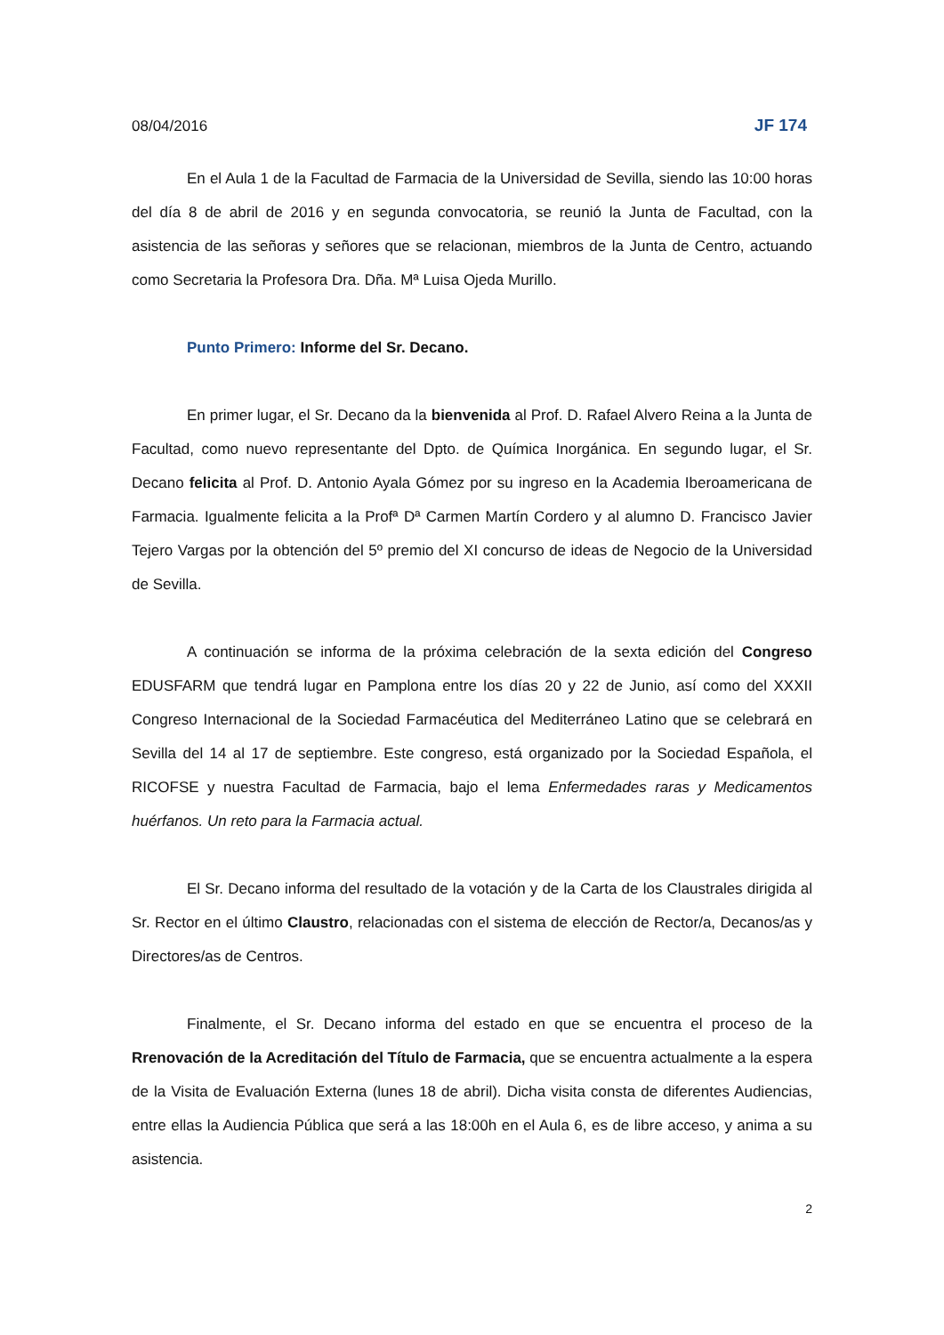08/04/2016 JF 174
En el Aula 1 de la Facultad de Farmacia de la Universidad de Sevilla, siendo las 10:00 horas del día 8 de abril de 2016 y en segunda convocatoria, se reunió la Junta de Facultad, con la asistencia de las señoras y señores que se relacionan, miembros de la Junta de Centro, actuando como Secretaria la Profesora Dra. Dña. Mª Luisa Ojeda Murillo.
Punto Primero: Informe del Sr. Decano.
En primer lugar, el Sr. Decano da la bienvenida al Prof. D. Rafael Alvero Reina a la Junta de Facultad, como nuevo representante del Dpto. de Química Inorgánica. En segundo lugar, el Sr. Decano felicita al Prof. D. Antonio Ayala Gómez por su ingreso en la Academia Iberoamericana de Farmacia. Igualmente felicita a la Profª Dª Carmen Martín Cordero y al alumno D. Francisco Javier Tejero Vargas por la obtención del 5º premio del XI concurso de ideas de Negocio de la Universidad de Sevilla.
A continuación se informa de la próxima celebración de la sexta edición del Congreso EDUSFARM que tendrá lugar en Pamplona entre los días 20 y 22 de Junio, así como del XXXII Congreso Internacional de la Sociedad Farmacéutica del Mediterráneo Latino que se celebrará en Sevilla del 14 al 17 de septiembre. Este congreso, está organizado por la Sociedad Española, el RICOFSE y nuestra Facultad de Farmacia, bajo el lema Enfermedades raras y Medicamentos huérfanos. Un reto para la Farmacia actual.
El Sr. Decano informa del resultado de la votación y de la Carta de los Claustrales dirigida al Sr. Rector en el último Claustro, relacionadas con el sistema de elección de Rector/a, Decanos/as y Directores/as de Centros.
Finalmente, el Sr. Decano informa del estado en que se encuentra el proceso de la Rrenovación de la Acreditación del Título de Farmacia, que se encuentra actualmente a la espera de la Visita de Evaluación Externa (lunes 18 de abril). Dicha visita consta de diferentes Audiencias, entre ellas la Audiencia Pública que será a las 18:00h en el Aula 6, es de libre acceso, y anima a su asistencia.
2